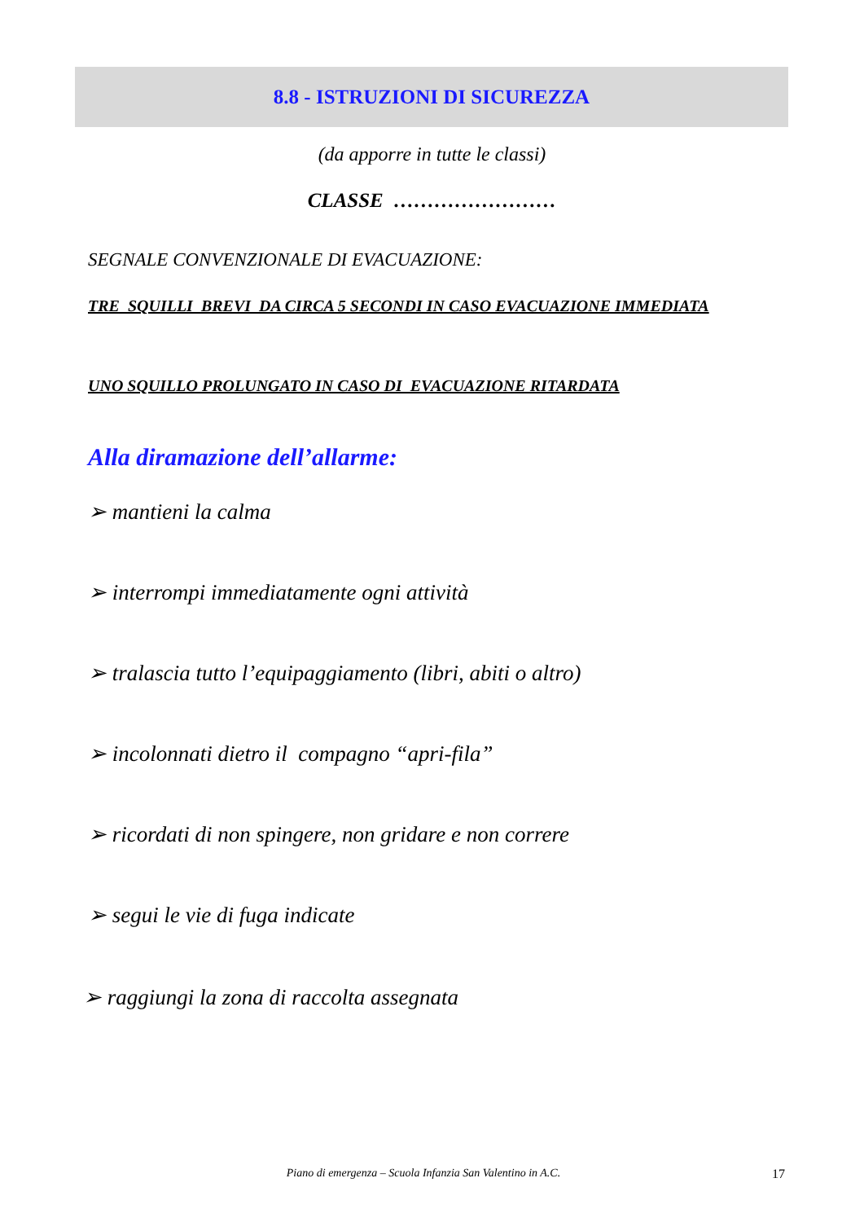8.8 - ISTRUZIONI DI SICUREZZA
(da apporre in tutte le classi)
CLASSE ……………………
SEGNALE CONVENZIONALE DI EVACUAZIONE:
TRE SQUILLI BREVI DA CIRCA 5 SECONDI IN CASO EVACUAZIONE IMMEDIATA
UNO SQUILLO PROLUNGATO IN CASO DI EVACUAZIONE RITARDATA
Alla diramazione dell’allarme:
➢ mantieni la calma
➢ interrompi immediatamente ogni attività
➢ tralascia tutto l’equipaggiamento (libri, abiti o altro)
➢ incolonnati dietro il compagno “apri-fila”
➢ ricordati di non spingere, non gridare e non correre
➢ segui le vie di fuga indicate
➢ raggiungi la zona di raccolta assegnata
Piano di emergenza – Scuola Infanzia San Valentino in A.C. 17